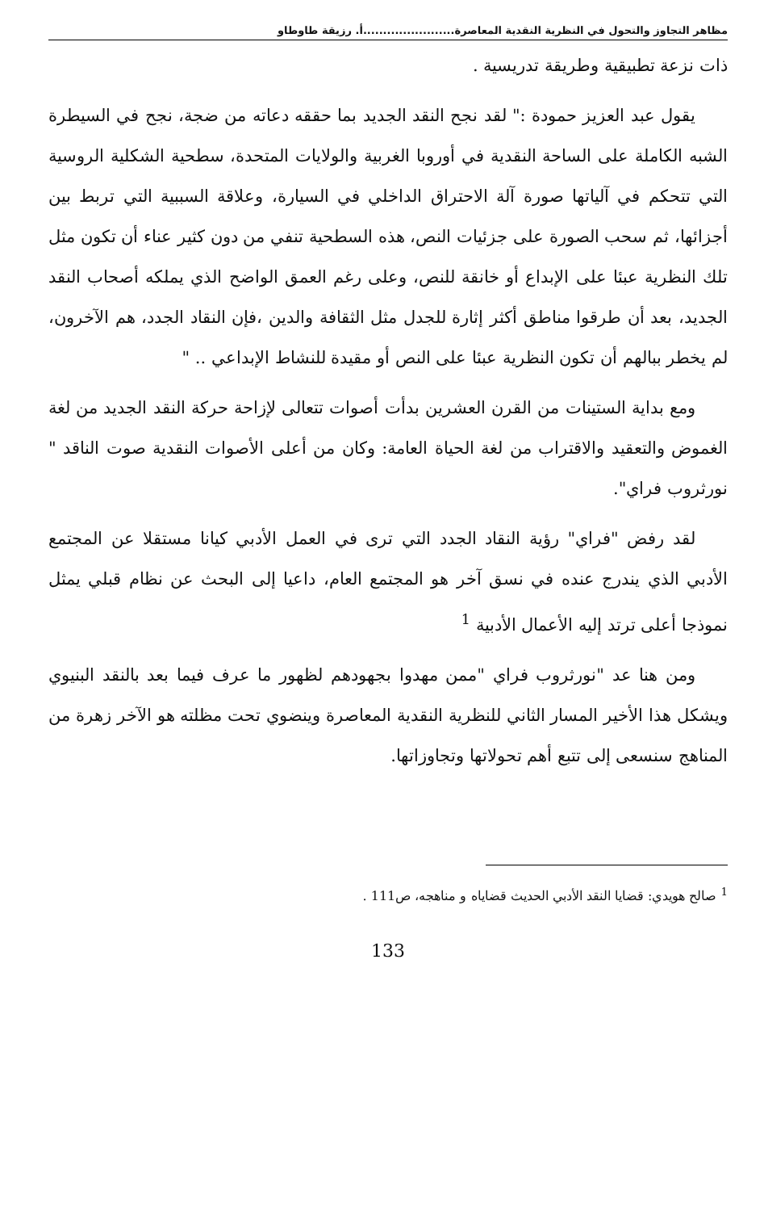مظاهر التجاوز والتحول في النظرية النقدية المعاصرة.......................أ. رزيقة طاوطاو
ذات نزعة تطبيقية وطريقة تدريسية .
يقول عبد العزيز حمودة :" لقد نجح النقد الجديد بما حققه دعاته من ضجة، نجح في السيطرة الشبه الكاملة على الساحة النقدية في أوروبا الغربية والولايات المتحدة، سطحية الشكلية الروسية التي تتحكم في آلياتها صورة آلة الاحتراق الداخلي في السيارة، وعلاقة السببية التي تربط بين أجزائها، ثم سحب الصورة على جزئيات النص، هذه السطحية تنفي من دون كثير عناء أن تكون مثل تلك النظرية عبئا على الإبداع أو خانقة للنص، وعلى رغم العمق الواضح الذي يملكه أصحاب النقد الجديد، بعد أن طرقوا مناطق أكثر إثارة للجدل مثل الثقافة والدين ،فإن النقاد الجدد، هم الآخرون، لم يخطر ببالهم أن تكون النظرية عبئا على النص أو مقيدة للنشاط الإبداعي .. "
ومع بداية الستينات من القرن العشرين بدأت أصوات تتعالى لإزاحة حركة النقد الجديد من لغة الغموض والتعقيد والاقتراب من لغة الحياة العامة: وكان من أعلى الأصوات النقدية صوت الناقد " نورثروب فراي".
لقد رفض "فراي" رؤية النقاد الجدد التي ترى في العمل الأدبي كيانا مستقلا عن المجتمع الأدبي الذي يندرج عنده في نسق آخر هو المجتمع العام، داعيا إلى البحث عن نظام قبلي يمثل نموذجا أعلى ترتد إليه الأعمال الأدبية <sup>1</sup>
ومن هنا عد "نورثروب فراي "ممن مهدوا بجهودهم لظهور ما عرف فيما بعد بالنقد البنيوي ويشكل هذا الأخير المسار الثاني للنظرية النقدية المعاصرة وينضوي تحت مظلته هو الآخر زهرة من المناهج سنسعى إلى تتبع أهم تحولاتها وتجاوزاتها.
<sup>1</sup> صالح هويدي: قضايا النقد الأدبي الحديث قضاياه و مناهجه، ص111 .
133